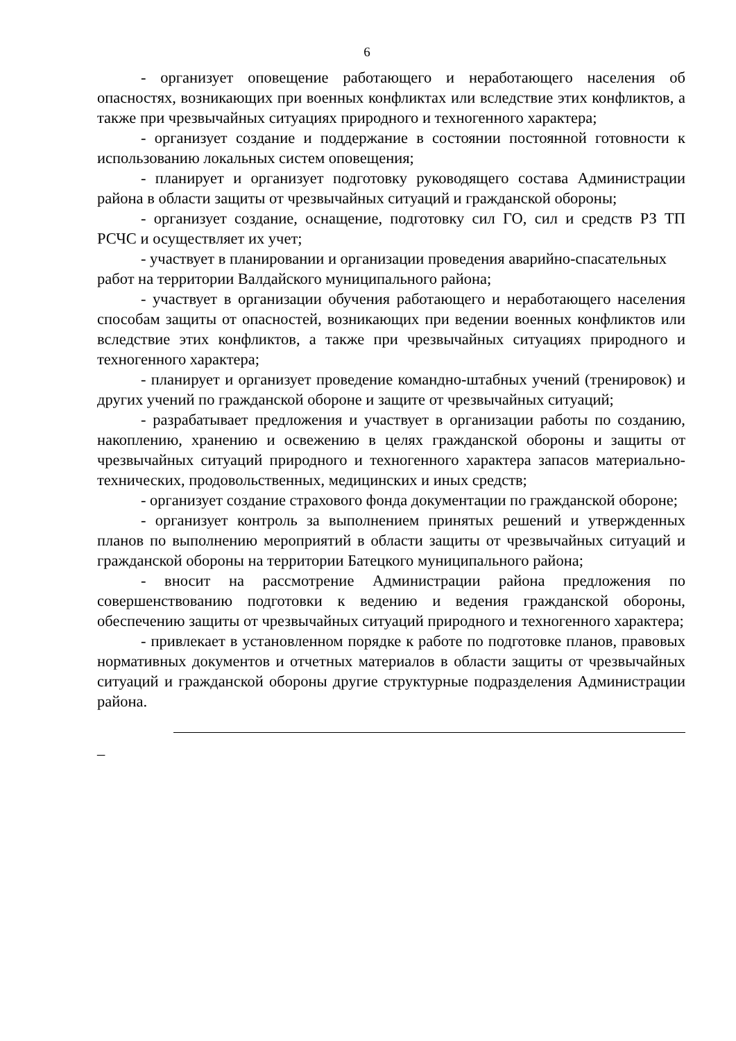6
- организует оповещение работающего и неработающего населения об опасностях, возникающих при военных конфликтах или вследствие этих конфликтов, а также при чрезвычайных ситуациях природного и техногенного характера;
- организует создание и поддержание в состоянии постоянной готовности к использованию локальных систем оповещения;
- планирует и организует подготовку руководящего состава Администрации района в области защиты от чрезвычайных ситуаций и гражданской обороны;
- организует создание, оснащение, подготовку сил ГО, сил и средств РЗ ТП РСЧС и осуществляет их учет;
- участвует в планировании и организации проведения аварийно-спасательных работ на территории Валдайского муниципального района;
- участвует в организации обучения работающего и неработающего населения способам защиты от опасностей, возникающих при ведении военных конфликтов или вследствие этих конфликтов, а также при чрезвычайных ситуациях природного и техногенного характера;
- планирует и организует проведение командно-штабных учений (тренировок) и других учений по гражданской обороне и защите от чрезвычайных ситуаций;
- разрабатывает предложения и участвует в организации работы по созданию, накоплению, хранению и освежению в целях гражданской обороны и защиты от чрезвычайных ситуаций природного и техногенного характера запасов материально-технических, продовольственных, медицинских и иных средств;
- организует создание страхового фонда документации по гражданской обороне;
- организует контроль за выполнением принятых решений и утвержденных планов по выполнению мероприятий в области защиты от чрезвычайных ситуаций и гражданской обороны на территории Батецкого муниципального района;
- вносит на рассмотрение Администрации района предложения по совершенствованию подготовки к ведению и ведения гражданской обороны, обеспечению защиты от чрезвычайных ситуаций природного и техногенного характера;
- привлекает в установленном порядке к работе по подготовке планов, правовых нормативных документов и отчетных материалов в области защиты от чрезвычайных ситуаций и гражданской обороны другие структурные подразделения Администрации района.
_